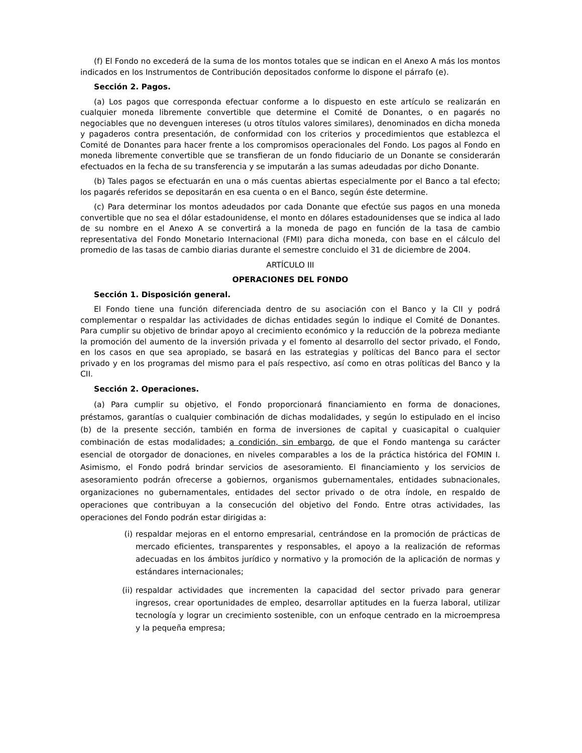(f) El Fondo no excederá de la suma de los montos totales que se indican en el Anexo A más los montos indicados en los Instrumentos de Contribución depositados conforme lo dispone el párrafo (e).
Sección 2. Pagos.
(a) Los pagos que corresponda efectuar conforme a lo dispuesto en este artículo se realizarán en cualquier moneda libremente convertible que determine el Comité de Donantes, o en pagarés no negociables que no devenguen intereses (u otros títulos valores similares), denominados en dicha moneda y pagaderos contra presentación, de conformidad con los criterios y procedimientos que establezca el Comité de Donantes para hacer frente a los compromisos operacionales del Fondo. Los pagos al Fondo en moneda libremente convertible que se transfieran de un fondo fiduciario de un Donante se considerarán efectuados en la fecha de su transferencia y se imputarán a las sumas adeudadas por dicho Donante.
(b) Tales pagos se efectuarán en una o más cuentas abiertas especialmente por el Banco a tal efecto; los pagarés referidos se depositarán en esa cuenta o en el Banco, según éste determine.
(c) Para determinar los montos adeudados por cada Donante que efectúe sus pagos en una moneda convertible que no sea el dólar estadounidense, el monto en dólares estadounidenses que se indica al lado de su nombre en el Anexo A se convertirá a la moneda de pago en función de la tasa de cambio representativa del Fondo Monetario Internacional (FMI) para dicha moneda, con base en el cálculo del promedio de las tasas de cambio diarias durante el semestre concluido el 31 de diciembre de 2004.
ARTÍCULO III
OPERACIONES DEL FONDO
Sección 1. Disposición general.
El Fondo tiene una función diferenciada dentro de su asociación con el Banco y la CII y podrá complementar o respaldar las actividades de dichas entidades según lo indique el Comité de Donantes. Para cumplir su objetivo de brindar apoyo al crecimiento económico y la reducción de la pobreza mediante la promoción del aumento de la inversión privada y el fomento al desarrollo del sector privado, el Fondo, en los casos en que sea apropiado, se basará en las estrategias y políticas del Banco para el sector privado y en los programas del mismo para el país respectivo, así como en otras políticas del Banco y la CII.
Sección 2. Operaciones.
(a) Para cumplir su objetivo, el Fondo proporcionará financiamiento en forma de donaciones, préstamos, garantías o cualquier combinación de dichas modalidades, y según lo estipulado en el inciso (b) de la presente sección, también en forma de inversiones de capital y cuasicapital o cualquier combinación de estas modalidades; a condición, sin embargo, de que el Fondo mantenga su carácter esencial de otorgador de donaciones, en niveles comparables a los de la práctica histórica del FOMIN I. Asimismo, el Fondo podrá brindar servicios de asesoramiento. El financiamiento y los servicios de asesoramiento podrán ofrecerse a gobiernos, organismos gubernamentales, entidades subnacionales, organizaciones no gubernamentales, entidades del sector privado o de otra índole, en respaldo de operaciones que contribuyan a la consecución del objetivo del Fondo. Entre otras actividades, las operaciones del Fondo podrán estar dirigidas a:
(i) respaldar mejoras en el entorno empresarial, centrándose en la promoción de prácticas de mercado eficientes, transparentes y responsables, el apoyo a la realización de reformas adecuadas en los ámbitos jurídico y normativo y la promoción de la aplicación de normas y estándares internacionales;
(ii) respaldar actividades que incrementen la capacidad del sector privado para generar ingresos, crear oportunidades de empleo, desarrollar aptitudes en la fuerza laboral, utilizar tecnología y lograr un crecimiento sostenible, con un enfoque centrado en la microempresa y la pequeña empresa;